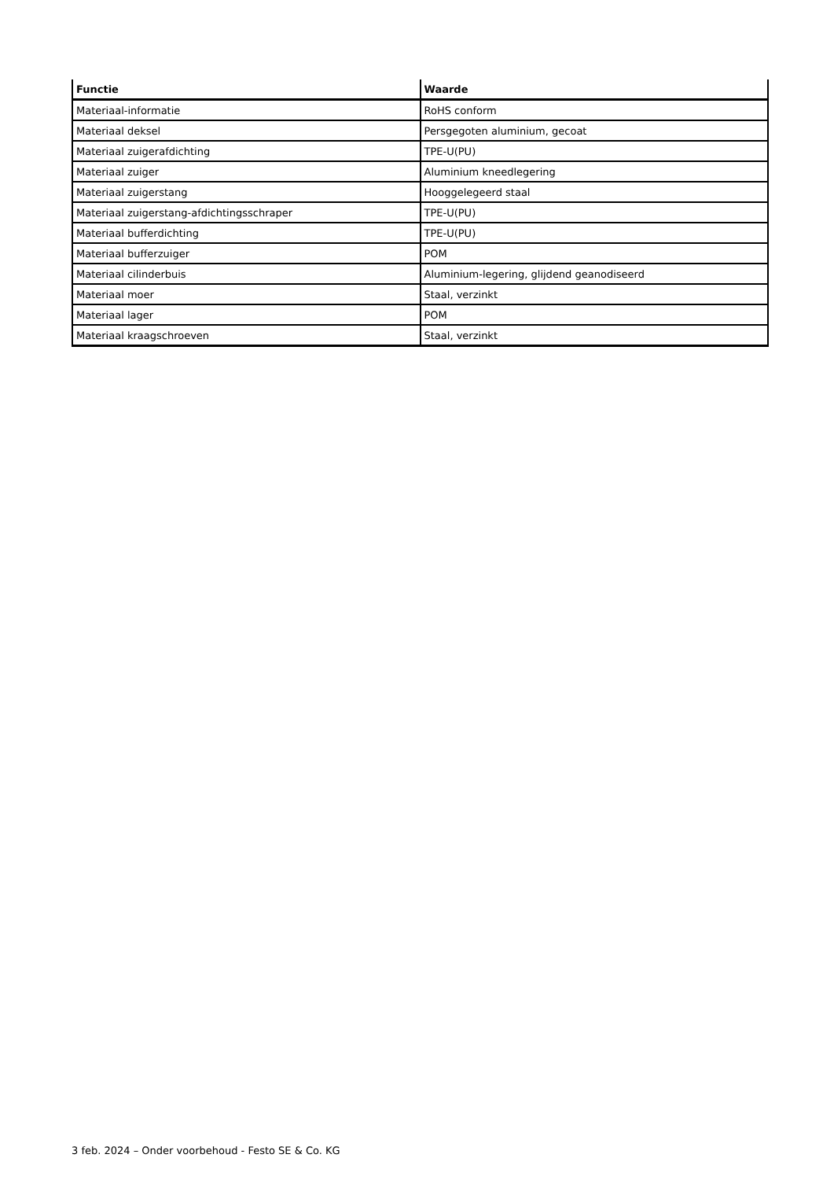| Functie | Waarde |
| --- | --- |
| Materiaal-informatie | RoHS conform |
| Materiaal deksel | Persgegoten aluminium, gecoat |
| Materiaal zuigerafdichting | TPE-U(PU) |
| Materiaal zuiger | Aluminium kneedlegering |
| Materiaal zuigerstang | Hooggelegeerd staal |
| Materiaal zuigerstang-afdichtingsschraper | TPE-U(PU) |
| Materiaal bufferdichting | TPE-U(PU) |
| Materiaal bufferzuiger | POM |
| Materiaal cilinderbuis | Aluminium-legering, glijdend geanodiseerd |
| Materiaal moer | Staal, verzinkt |
| Materiaal lager | POM |
| Materiaal kraagschroeven | Staal, verzinkt |
3 feb. 2024 – Onder voorbehoud - Festo SE & Co. KG